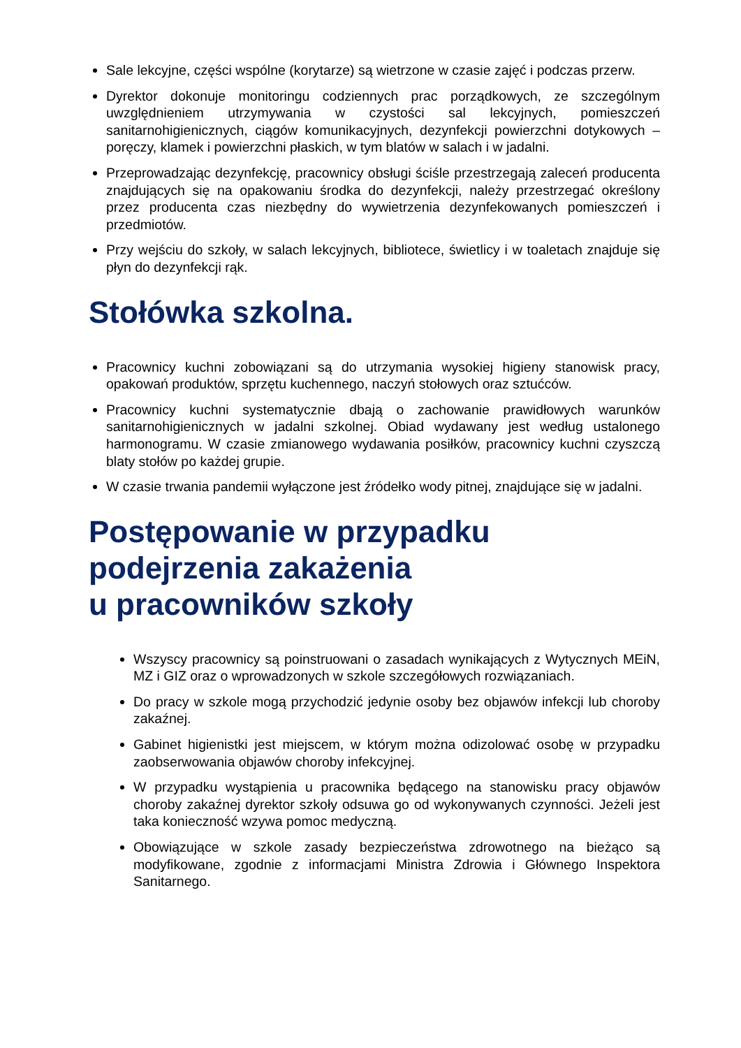Sale lekcyjne, części wspólne (korytarze) są wietrzone w czasie zajęć i podczas przerw.
Dyrektor dokonuje monitoringu codziennych prac porządkowych, ze szczególnym uwzględnieniem utrzymywania w czystości sal lekcyjnych, pomieszczeń sanitarnohigienicznych, ciągów komunikacyjnych, dezynfekcji powierzchni dotykowych – poręczy, klamek i powierzchni płaskich, w tym blatów w salach i w jadalni.
Przeprowadzając dezynfekcję, pracownicy obsługi ściśle przestrzegają zaleceń producenta znajdujących się na opakowaniu środka do dezynfekcji, należy przestrzegać określony przez producenta czas niezbędny do wywietrzenia dezynfekowanych pomieszczeń i przedmiotów.
Przy wejściu do szkoły, w salach lekcyjnych, bibliotece, świetlicy i w toaletach znajduje się płyn do dezynfekcji rąk.
Stołówka szkolna.
Pracownicy kuchni zobowiązani są do utrzymania wysokiej higieny stanowisk pracy, opakowań produktów, sprzętu kuchennego, naczyń stołowych oraz sztućców.
Pracownicy kuchni systematycznie dbają o zachowanie prawidłowych warunków sanitarnohigienicznych w jadalni szkolnej. Obiad wydawany jest według ustalonego harmonogramu. W czasie zmianowego wydawania posiłków, pracownicy kuchni czyszczą blaty stołów po każdej grupie.
W czasie trwania pandemii wyłączone jest źródełko wody pitnej, znajdujące się w jadalni.
Postępowanie w przypadku
podejrzenia zakażenia
u pracowników szkoły
Wszyscy pracownicy są poinstruowani o zasadach wynikających z Wytycznych MEiN, MZ i GIZ oraz o wprowadzonych w szkole szczegółowych rozwiązaniach.
Do pracy w szkole mogą przychodzić jedynie osoby bez objawów infekcji lub choroby zakaźnej.
Gabinet higienistki jest miejscem, w którym można odizolować osobę w przypadku zaobserwowania objawów choroby infekcyjnej.
W przypadku wystąpienia u pracownika będącego na stanowisku pracy objawów choroby zakaźnej dyrektor szkoły odsuwa go od wykonywanych czynności. Jeżeli jest taka konieczność wzywa pomoc medyczną.
Obowiązujące w szkole zasady bezpieczeństwa zdrowotnego na bieżąco są modyfikowane, zgodnie z informacjami Ministra Zdrowia i Głównego Inspektora Sanitarnego.